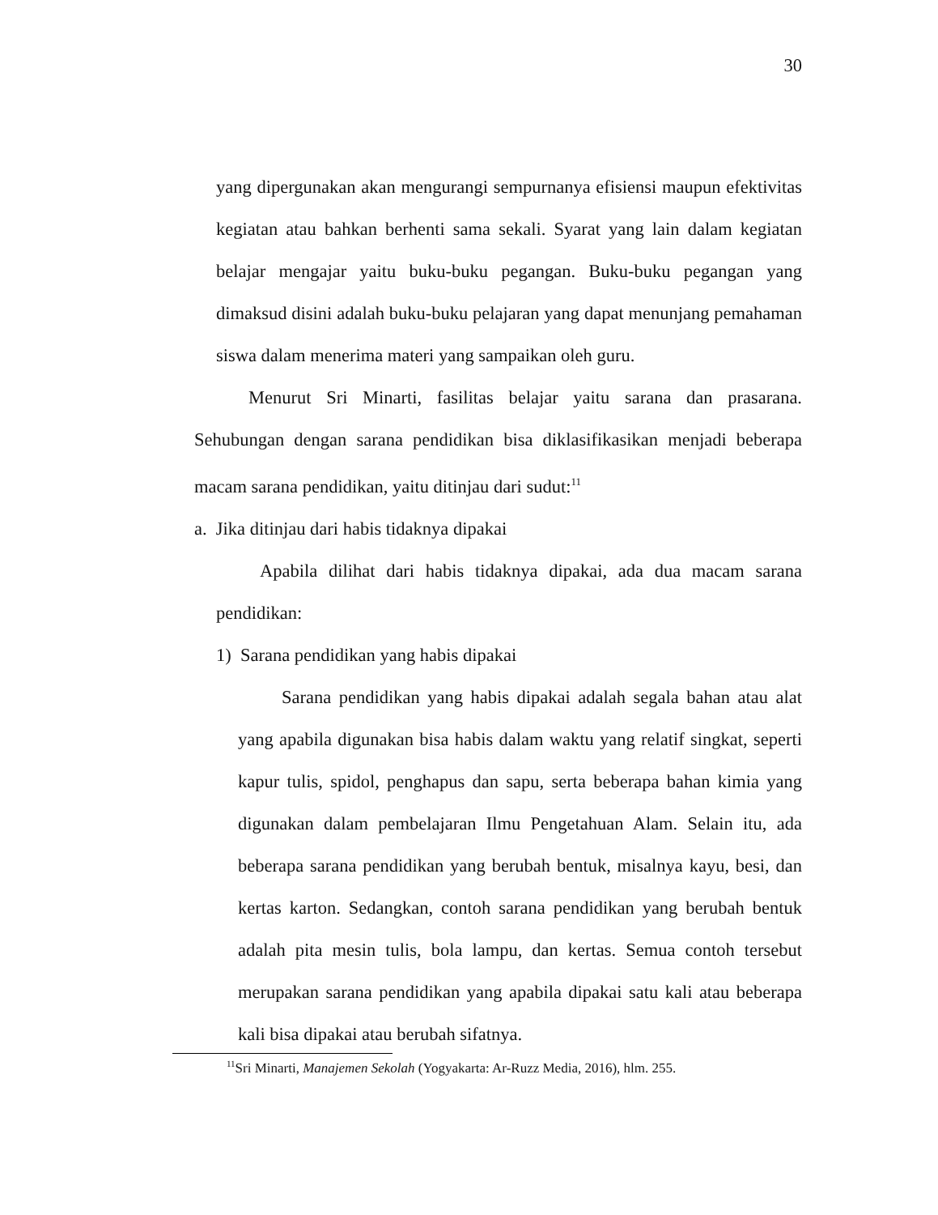30
yang dipergunakan akan mengurangi sempurnanya efisiensi maupun efektivitas kegiatan atau bahkan berhenti sama sekali. Syarat yang lain dalam kegiatan belajar mengajar yaitu buku-buku pegangan. Buku-buku pegangan yang dimaksud disini adalah buku-buku pelajaran yang dapat menunjang pemahaman siswa dalam menerima materi yang sampaikan oleh guru.
Menurut Sri Minarti, fasilitas belajar yaitu sarana dan prasarana. Sehubungan dengan sarana pendidikan bisa diklasifikasikan menjadi beberapa macam sarana pendidikan, yaitu ditinjau dari sudut:<sup>11</sup>
a. Jika ditinjau dari habis tidaknya dipakai
Apabila dilihat dari habis tidaknya dipakai, ada dua macam sarana pendidikan:
1) Sarana pendidikan yang habis dipakai
Sarana pendidikan yang habis dipakai adalah segala bahan atau alat yang apabila digunakan bisa habis dalam waktu yang relatif singkat, seperti kapur tulis, spidol, penghapus dan sapu, serta beberapa bahan kimia yang digunakan dalam pembelajaran Ilmu Pengetahuan Alam. Selain itu, ada beberapa sarana pendidikan yang berubah bentuk, misalnya kayu, besi, dan kertas karton. Sedangkan, contoh sarana pendidikan yang berubah bentuk adalah pita mesin tulis, bola lampu, dan kertas. Semua contoh tersebut merupakan sarana pendidikan yang apabila dipakai satu kali atau beberapa kali bisa dipakai atau berubah sifatnya.
<sup>11</sup> Sri Minarti, Manajemen Sekolah (Yogyakarta: Ar-Ruzz Media, 2016), hlm. 255.